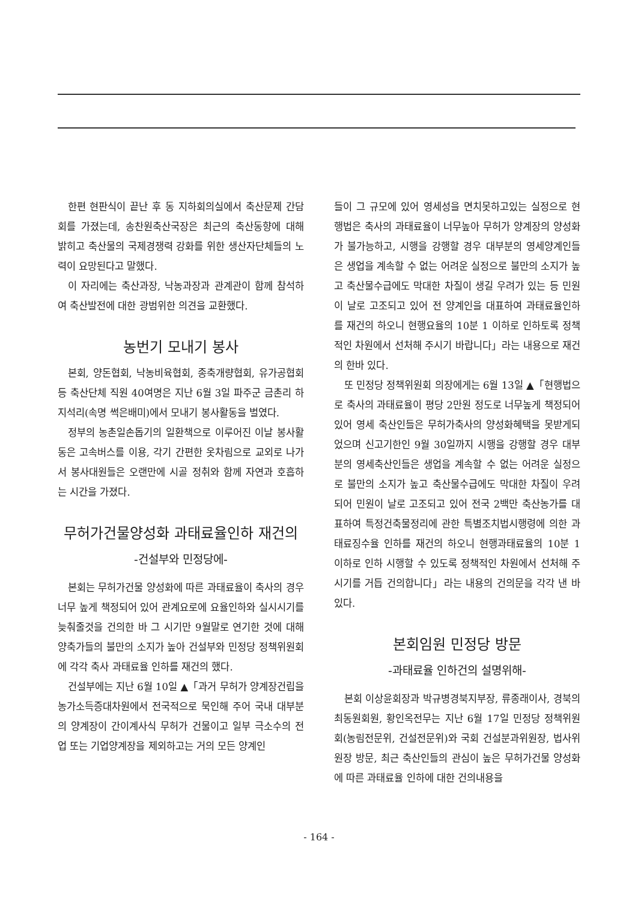한편 현판식이 끝난 후 동 지하회의실에서 축산문제 간담회를 가졌는데, 송찬원축산국장은 최근의 축산동향에 대해 밝히고 축산물의 국제경쟁력 강화를 위한 생산자단체들의 노력이 요망된다고 말했다.
이 자리에는 축산과장, 낙농과장과 관계관이 함께 참석하여 축산발전에 대한 광범위한 의견을 교환했다.
농번기 모내기 봉사
본회, 양돈협회, 낙농비육협회, 종축개량협회, 유가공협회 등 축산단체 직원 40여명은 지난 6월 3일 파주군 금촌리 하지석리(속명 썩은배미)에서 모내기 봉사활동을 벌였다.
정부의 농촌일손돕기의 일환책으로 이루어진 이날 봉사활동은 고속버스를 이용, 각기 간편한 옷차림으로 교외로 나가서 봉사대원들은 오랜만에 시골 정취와 함께 자연과 호흡하는 시간을 가졌다.
무허가건물양성화 과태료율인하 재건의
-건설부와 민정당에-
본회는 무허가건물 양성화에 따른 과태료율이 축사의 경우 너무 높게 책정되어 있어 관계요로에 요율인하와 실시시기를 늦춰줄것을 건의한 바 그 시기만 9월말로 연기한 것에 대해 양축가들의 불만의 소지가 높아 건설부와 민정당 정책위원회에 각각 축사 과태료율 인하를 재건의 했다.
건설부에는 지난 6월 10일 ▲「과거 무허가 양계장건립을 농가소득증대차원에서 전국적으로 묵인해 주어 국내 대부분의 양계장이 간이계사식 무허가 건물이고 일부 극소수의 전업 또는 기업양계장을 제외하고는 거의 모든 양계인
들이 그 규모에 있어 영세성을 면치못하고있는 실정으로 현행법은 축사의 과태료율이 너무높아 무허가 양계장의 양성화가 불가능하고, 시행을 강행할 경우 대부분의 영세양계인들은 생업을 계속할 수 없는 어려운 실정으로 불만의 소지가 높고 축산물수급에도 막대한 차질이 생길 우려가 있는 등 민원이 날로 고조되고 있어 전 양계인을 대표하여 과태료율인하를 재건의 하오니 현행요율의 10분 1 이하로 인하토록 정책적인 차원에서 선처해 주시기 바랍니다」라는 내용으로 재건의 한바 있다.
또 민정당 정책위원회 의장에게는 6월 13일 ▲「현행법으로 축사의 과태료율이 평당 2만원 정도로 너무높게 책정되어 있어 영세 축산인들은 무허가축사의 양성화혜택을 못받게되었으며 신고기한인 9월 30일까지 시행을 강행할 경우 대부분의 영세축산인들은 생업을 계속할 수 없는 어려운 실정으로 불만의 소지가 높고 축산물수급에도 막대한 차질이 우려되어 민원이 날로 고조되고 있어 전국 2백만 축산농가를 대표하여 특정건축물정리에 관한 특별조치법시행령에 의한 과태료징수율 인하를 재건의 하오니 현행과태료율의 10분 1 이하로 인하 시행할 수 있도록 정책적인 차원에서 선처해 주시기를 거듭 건의합니다」라는 내용의 건의문을 각각 낸 바 있다.
본회임원 민정당 방문
-과태료율 인하건의 설명위해-
본회 이상윤회장과 박규병경북지부장, 류종래이사, 경북의 최동원회원, 황인옥전무는 지난 6월 17일 민정당 정책위원회(농림전문위, 건설전문위)와 국회 건설분과위원장, 법사위원장 방문, 최근 축산인들의 관심이 높은 무허가건물 양성화에 따른 과태료율 인하에 대한 건의내용을
- 164 -